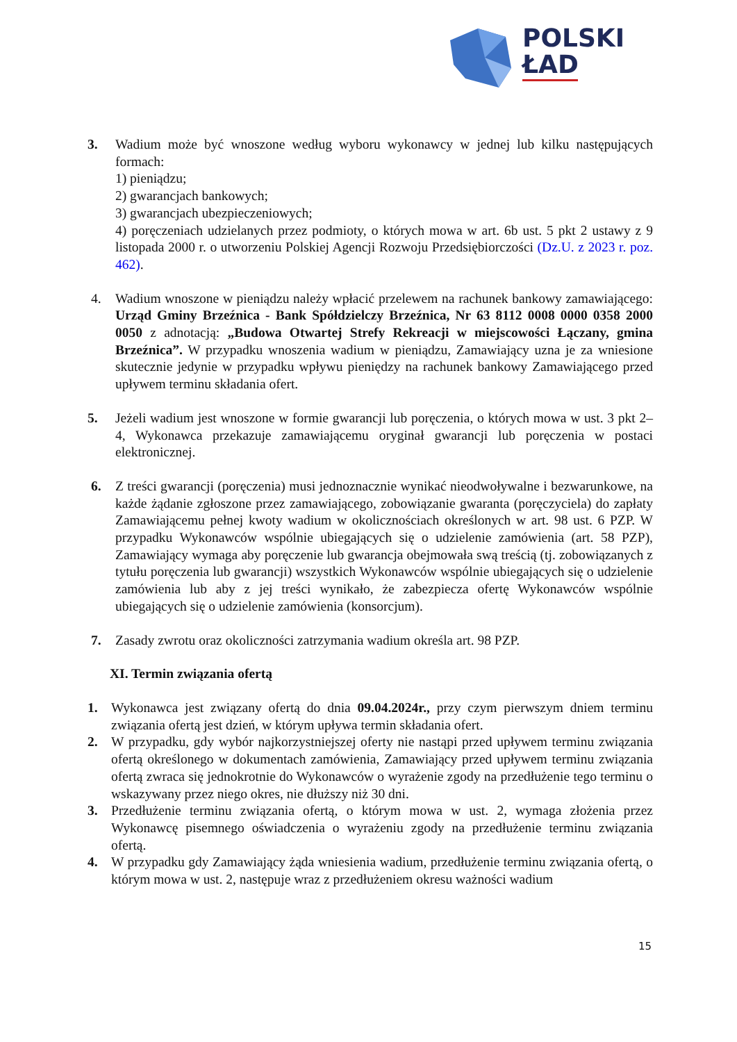POLSKI
ŁAD
3. Wadium może być wnoszone według wyboru wykonawcy w jednej lub kilku następujących formach:
1) pieniądzu;
2) gwarancjach bankowych;
3) gwarancjach ubezpieczeniowych;
4) poręczeniach udzielanych przez podmioty, o których mowa w art. 6b ust. 5 pkt 2 ustawy z 9 listopada 2000 r. o utworzeniu Polskiej Agencji Rozwoju Przedsiębiorczości (Dz.U. z 2023 r. poz. 462).
4. Wadium wnoszone w pieniądzu należy wpłacić przelewem na rachunek bankowy zamawiającego: Urząd Gminy Brzeźnica - Bank Spółdzielczy Brzeźnica, Nr 63 8112 0008 0000 0358 2000 0050 z adnotacją: „Budowa Otwartej Strefy Rekreacji w miejscowości Łączany, gmina Brzeźnica”. W przypadku wnoszenia wadium w pieniądzu, Zamawiający uzna je za wniesione skutecznie jedynie w przypadku wpływu pieniędzy na rachunek bankowy Zamawiającego przed upływem terminu składania ofert.
5. Jeżeli wadium jest wnoszone w formie gwarancji lub poręczenia, o których mowa w ust. 3 pkt 2–4, Wykonawca przekazuje zamawiającemu oryginał gwarancji lub poręczenia w postaci elektronicznej.
6. Z treści gwarancji (poręczenia) musi jednoznacznie wynikać nieodwoływalne i bezwarunkowe, na każde żądanie zgłoszone przez zamawiającego, zobowiązanie gwaranta (poręczyciela) do zapłaty Zamawiającemu pełnej kwoty wadium w okolicznościach określonych w art. 98 ust. 6 PZP. W przypadku Wykonawców wspólnie ubiegających się o udzielenie zamówienia (art. 58 PZP), Zamawiający wymaga aby poręczenie lub gwarancja obejmowała swą treścią (tj. zobowiązanych z tytułu poręczenia lub gwarancji) wszystkich Wykonawców wspólnie ubiegających się o udzielenie zamówienia lub aby z jej treści wynikało, że zabezpiecza ofertę Wykonawców wspólnie ubiegających się o udzielenie zamówienia (konsorcjum).
7. Zasady zwrotu oraz okoliczności zatrzymania wadium określa art. 98 PZP.
XI. Termin związania ofertą
1. Wykonawca jest związany ofertą do dnia 09.04.2024r., przy czym pierwszym dniem terminu związania ofertą jest dzień, w którym upływa termin składania ofert.
2. W przypadku, gdy wybór najkorzystniejszej oferty nie nastąpi przed upływem terminu związania ofertą określonego w dokumentach zamówienia, Zamawiający przed upływem terminu związania ofertą zwraca się jednokrotnie do Wykonawców o wyrażenie zgody na przedłużenie tego terminu o wskazywany przez niego okres, nie dłuższy niż 30 dni.
3. Przedłużenie terminu związania ofertą, o którym mowa w ust. 2, wymaga złożenia przez Wykonawcę pisemnego oświadczenia o wyrażeniu zgody na przedłużenie terminu związania ofertą.
4. W przypadku gdy Zamawiający żąda wniesienia wadium, przedłużenie terminu związania ofertą, o którym mowa w ust. 2, następuje wraz z przedłużeniem okresu ważności wadium
15